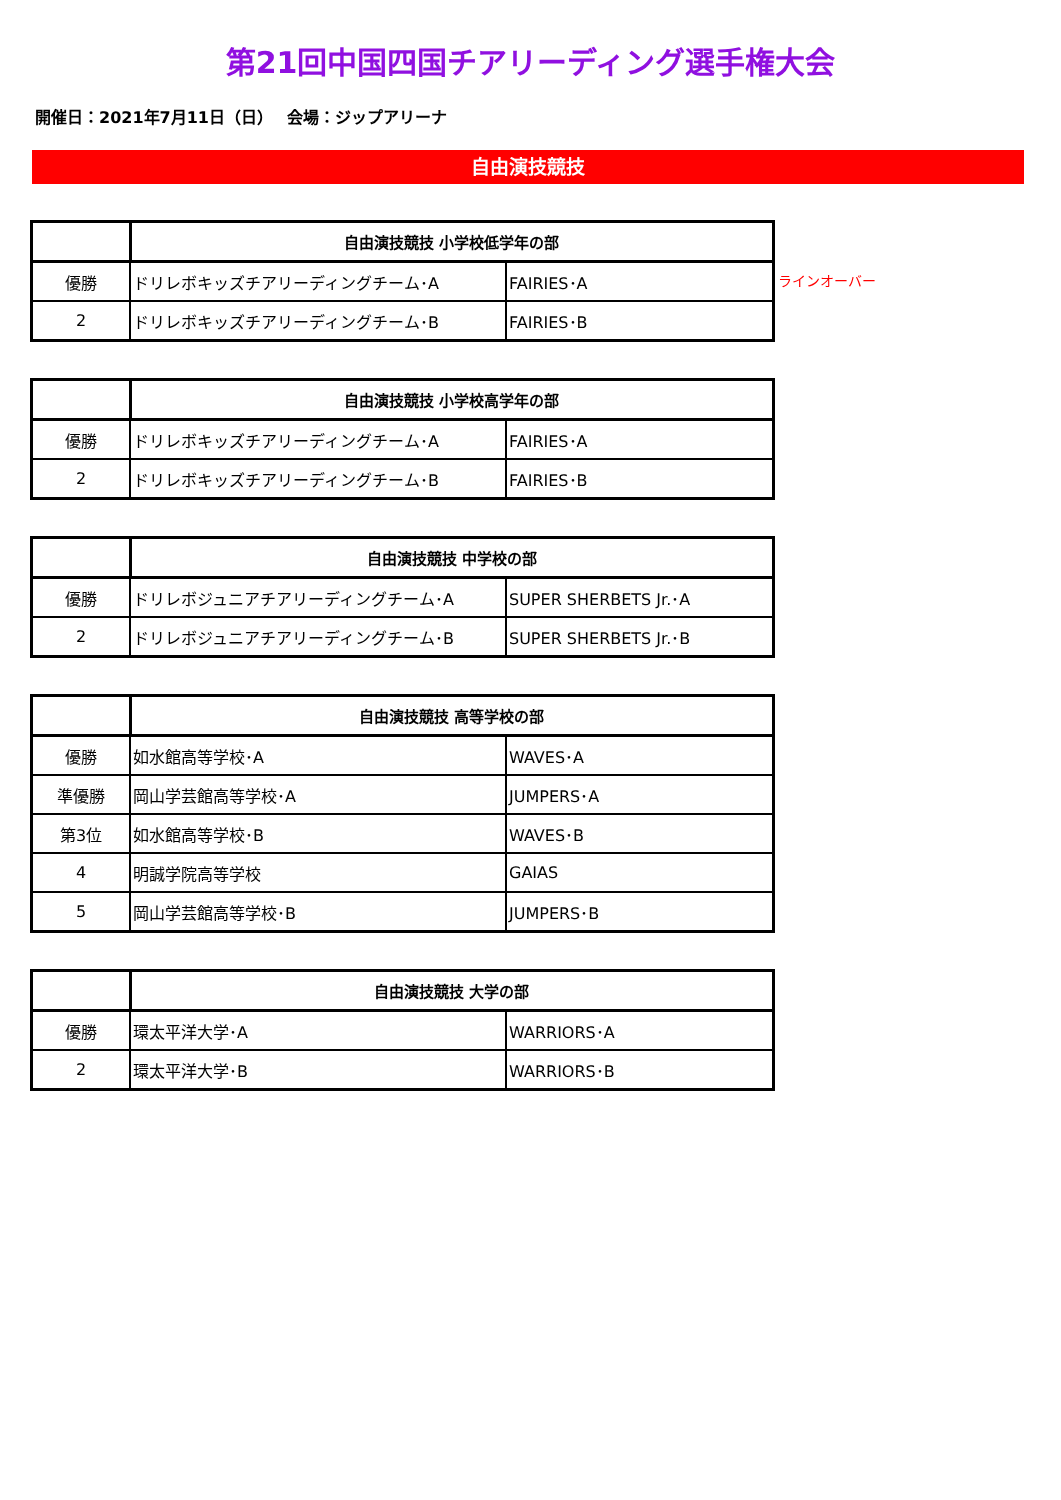第21回中国四国チアリーディング選手権大会
開催日：2021年7月11日（日）　 会場：ジップアリーナ
自由演技競技
| | 自由演技競技 小学校低学年の部 | |
| --- | --- | --- |
| 優勝 | ドリレボキッズチアリーディングチーム･A | FAIRIES･A |
| 2 | ドリレボキッズチアリーディングチーム･B | FAIRIES･B |
ラインオーバー
| | 自由演技競技 小学校高学年の部 | |
| --- | --- | --- |
| 優勝 | ドリレボキッズチアリーディングチーム･A | FAIRIES･A |
| 2 | ドリレボキッズチアリーディングチーム･B | FAIRIES･B |
| | 自由演技競技 中学校の部 | |
| --- | --- | --- |
| 優勝 | ドリレボジュニアチアリーディングチーム･A | SUPER SHERBETS Jr.･A |
| 2 | ドリレボジュニアチアリーディングチーム･B | SUPER SHERBETS Jr.･B |
| | 自由演技競技 高等学校の部 | |
| --- | --- | --- |
| 優勝 | 如水館高等学校･A | WAVES･A |
| 準優勝 | 岡山学芸館高等学校･A | JUMPERS･A |
| 第3位 | 如水館高等学校･B | WAVES･B |
| 4 | 明誠学院高等学校 | GAIAS |
| 5 | 岡山学芸館高等学校･B | JUMPERS･B |
| | 自由演技競技 大学の部 | |
| --- | --- | --- |
| 優勝 | 環太平洋大学･A | WARRIORS･A |
| 2 | 環太平洋大学･B | WARRIORS･B |